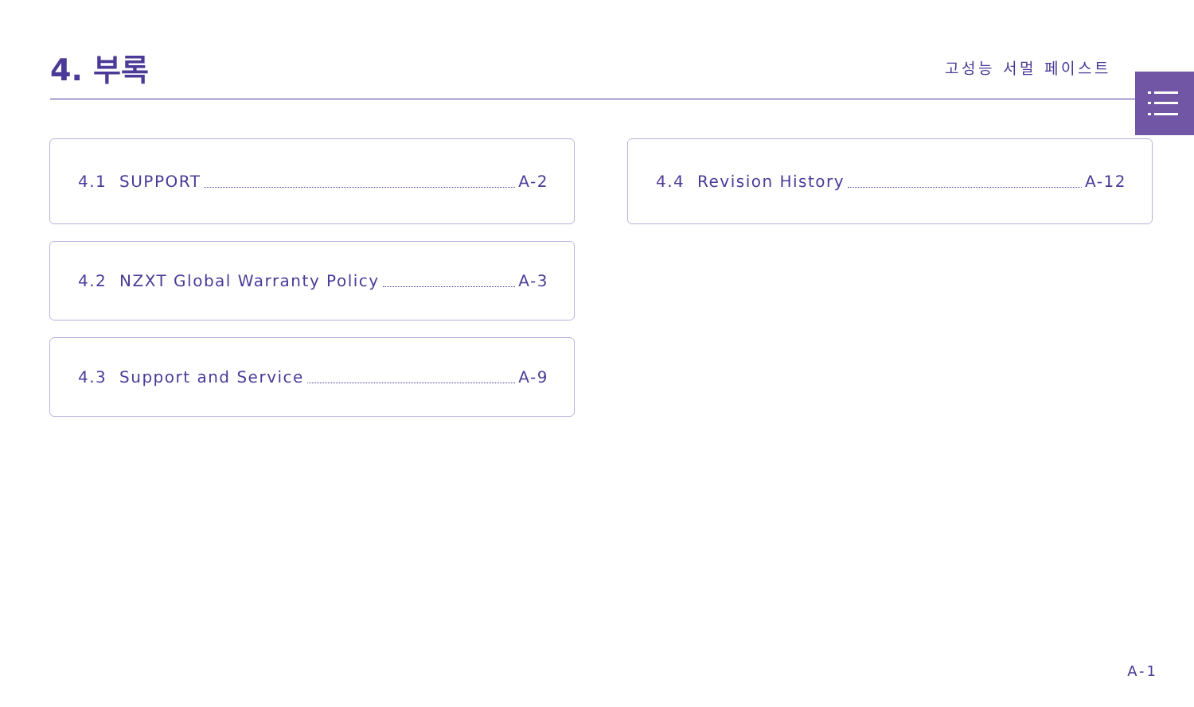4. 부록
고성능 서멀 페이스트
4.1 SUPPORT A-2
4.2 NZXT Global Warranty Policy A-3
4.3 Support and Service A-9
4.4 Revision History A-12
A-1